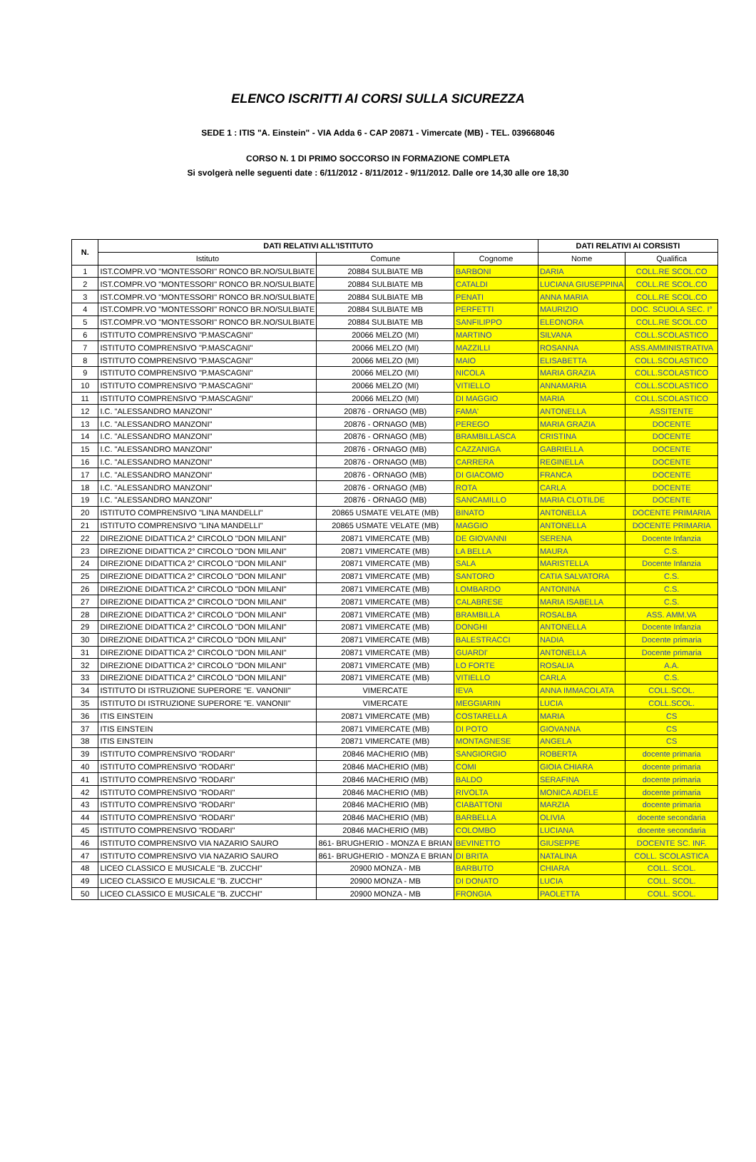ELENCO ISCRITTI AI CORSI SULLA SICUREZZA
SEDE 1 : ITIS "A. Einstein" - VIA Adda 6 - CAP 20871 - Vimercate (MB) - TEL. 039668046
CORSO N. 1 DI PRIMO SOCCORSO IN FORMAZIONE COMPLETA
Si svolgerà nelle seguenti date : 6/11/2012 - 8/11/2012 - 9/11/2012. Dalle ore 14,30 alle ore 18,30
| N. | DATI RELATIVI ALL'ISTITUTO | | | DATI RELATIVI AI CORSISTI | |
| --- | --- | --- | --- | --- | --- |
| | Istituto | Comune | Cognome | Nome | Qualifica |
| 1 | IST.COMPR.VO "MONTESSORI" RONCO BR.NO/SULBIATE | 20884 SULBIATE MB | BARBONI | DARIA | COLL.RE SCOL.CO |
| 2 | IST.COMPR.VO "MONTESSORI" RONCO BR.NO/SULBIATE | 20884 SULBIATE MB | CATALDI | LUCIANA GIUSEPPINA | COLL.RE SCOL.CO |
| 3 | IST.COMPR.VO "MONTESSORI" RONCO BR.NO/SULBIATE | 20884 SULBIATE MB | PENATI | ANNA MARIA | COLL.RE SCOL.CO |
| 4 | IST.COMPR.VO "MONTESSORI" RONCO BR.NO/SULBIATE | 20884 SULBIATE MB | PERFETTI | MAURIZIO | DOC. SCUOLA SEC. I° |
| 5 | IST.COMPR.VO "MONTESSORI" RONCO BR.NO/SULBIATE | 20884 SULBIATE MB | SANFILIPPO | ELEONORA | COLL.RE SCOL.CO |
| 6 | ISTITUTO COMPRENSIVO "P.MASCAGNI" | 20066 MELZO (MI) | MARTINO | SILVANA | COLL.SCOLASTICO |
| 7 | ISTITUTO COMPRENSIVO "P.MASCAGNI" | 20066 MELZO (MI) | MAZZILLI | ROSANNA | ASS.AMMINISTRATIVA |
| 8 | ISTITUTO COMPRENSIVO "P.MASCAGNI" | 20066 MELZO (MI) | MAIO | ELISABETTA | COLL.SCOLASTICO |
| 9 | ISTITUTO COMPRENSIVO "P.MASCAGNI" | 20066 MELZO (MI) | NICOLA | MARIA GRAZIA | COLL.SCOLASTICO |
| 10 | ISTITUTO COMPRENSIVO "P.MASCAGNI" | 20066 MELZO (MI) | VITIELLO | ANNAMARIA | COLL.SCOLASTICO |
| 11 | ISTITUTO COMPRENSIVO "P.MASCAGNI" | 20066 MELZO (MI) | DI MAGGIO | MARIA | COLL.SCOLASTICO |
| 12 | I.C. "ALESSANDRO MANZONI" | 20876 - ORNAGO (MB) | FAMA' | ANTONELLA | ASSITENTE |
| 13 | I.C. "ALESSANDRO MANZONI" | 20876 - ORNAGO (MB) | PEREGO | MARIA GRAZIA | DOCENTE |
| 14 | I.C. "ALESSANDRO MANZONI" | 20876 - ORNAGO (MB) | BRAMBILLASCA | CRISTINA | DOCENTE |
| 15 | I.C. "ALESSANDRO MANZONI" | 20876 - ORNAGO (MB) | CAZZANIGA | GABRIELLA | DOCENTE |
| 16 | I.C. "ALESSANDRO MANZONI" | 20876 - ORNAGO (MB) | CARRERA | REGINELLA | DOCENTE |
| 17 | I.C. "ALESSANDRO MANZONI" | 20876 - ORNAGO (MB) | DI GIACOMO | FRANCA | DOCENTE |
| 18 | I.C. "ALESSANDRO MANZONI" | 20876 - ORNAGO (MB) | ROTA | CARLA | DOCENTE |
| 19 | I.C. "ALESSANDRO MANZONI" | 20876 - ORNAGO (MB) | SANCAMILLO | MARIA CLOTILDE | DOCENTE |
| 20 | ISTITUTO COMPRENSIVO "LINA MANDELLI" | 20865 USMATE VELATE (MB) | BINATO | ANTONELLA | DOCENTE PRIMARIA |
| 21 | ISTITUTO COMPRENSIVO "LINA MANDELLI" | 20865 USMATE VELATE (MB) | MAGGIO | ANTONELLA | DOCENTE PRIMARIA |
| 22 | DIREZIONE DIDATTICA 2° CIRCOLO "DON MILANI" | 20871 VIMERCATE (MB) | DE GIOVANNI | SERENA | Docente Infanzia |
| 23 | DIREZIONE DIDATTICA 2° CIRCOLO "DON MILANI" | 20871 VIMERCATE (MB) | LA BELLA | MAURA | C.S. |
| 24 | DIREZIONE DIDATTICA 2° CIRCOLO "DON MILANI" | 20871 VIMERCATE (MB) | SALA | MARISTELLA | Docente Infanzia |
| 25 | DIREZIONE DIDATTICA 2° CIRCOLO "DON MILANI" | 20871 VIMERCATE (MB) | SANTORO | CATIA SALVATORA | C.S. |
| 26 | DIREZIONE DIDATTICA 2° CIRCOLO "DON MILANI" | 20871 VIMERCATE (MB) | LOMBARDO | ANTONINA | C.S. |
| 27 | DIREZIONE DIDATTICA 2° CIRCOLO "DON MILANI" | 20871 VIMERCATE (MB) | CALABRESE | MARIA ISABELLA | C.S. |
| 28 | DIREZIONE DIDATTICA 2° CIRCOLO "DON MILANI" | 20871 VIMERCATE (MB) | BRAMBILLA | ROSALBA | ASS. AMM.VA |
| 29 | DIREZIONE DIDATTICA 2° CIRCOLO "DON MILANI" | 20871 VIMERCATE (MB) | DONGHI | ANTONELLA | Docente Infanzia |
| 30 | DIREZIONE DIDATTICA 2° CIRCOLO "DON MILANI" | 20871 VIMERCATE (MB) | BALESTRACCI | NADIA | Docente primaria |
| 31 | DIREZIONE DIDATTICA 2° CIRCOLO "DON MILANI" | 20871 VIMERCATE (MB) | GUARDI' | ANTONELLA | Docente primaria |
| 32 | DIREZIONE DIDATTICA 2° CIRCOLO "DON MILANI" | 20871 VIMERCATE (MB) | LO FORTE | ROSALIA | A.A. |
| 33 | DIREZIONE DIDATTICA 2° CIRCOLO "DON MILANI" | 20871 VIMERCATE (MB) | VITIELLO | CARLA | C.S. |
| 34 | ISTITUTO DI ISTRUZIONE SUPERORE "E. VANONII" | VIMERCATE | IEVA | ANNA IMMACOLATA | COLL.SCOL. |
| 35 | ISTITUTO DI ISTRUZIONE SUPERORE "E. VANONII" | VIMERCATE | MEGGIARIN | LUCIA | COLL.SCOL. |
| 36 | ITIS EINSTEIN | 20871 VIMERCATE (MB) | COSTARELLA | MARIA | CS |
| 37 | ITIS EINSTEIN | 20871 VIMERCATE (MB) | DI POTO | GIOVANNA | CS |
| 38 | ITIS EINSTEIN | 20871 VIMERCATE (MB) | MONTAGNESE | ANGELA | CS |
| 39 | ISTITUTO COMPRENSIVO "RODARI" | 20846 MACHERIO (MB) | SANGIORGIO | ROBERTA | docente primaria |
| 40 | ISTITUTO COMPRENSIVO "RODARI" | 20846 MACHERIO (MB) | COMI | GIOIA CHIARA | docente primaria |
| 41 | ISTITUTO COMPRENSIVO "RODARI" | 20846 MACHERIO (MB) | BALDO | SERAFINA | docente primaria |
| 42 | ISTITUTO COMPRENSIVO "RODARI" | 20846 MACHERIO (MB) | RIVOLTA | MONICA ADELE | docente primaria |
| 43 | ISTITUTO COMPRENSIVO "RODARI" | 20846 MACHERIO (MB) | CIABATTONI | MARZIA | docente primaria |
| 44 | ISTITUTO COMPRENSIVO "RODARI" | 20846 MACHERIO (MB) | BARBELLA | OLIVIA | docente secondaria |
| 45 | ISTITUTO COMPRENSIVO "RODARI" | 20846 MACHERIO (MB) | COLOMBO | LUCIANA | docente secondaria |
| 46 | ISTITUTO COMPRENSIVO VIA NAZARIO SAURO | 861- BRUGHERIO - MONZA E BRIAN | BEVINETTO | GIUSEPPE | DOCENTE SC. INF. |
| 47 | ISTITUTO COMPRENSIVO VIA NAZARIO SAURO | 861- BRUGHERIO - MONZA E BRIAN | DI BRITA | NATALINA | COLL. SCOLASTICA |
| 48 | LICEO CLASSICO E MUSICALE "B. ZUCCHI" | 20900 MONZA - MB | BARBUTO | CHIARA | COLL. SCOL. |
| 49 | LICEO CLASSICO E MUSICALE "B. ZUCCHI" | 20900 MONZA - MB | DI DONATO | LUCIA | COLL. SCOL. |
| 50 | LICEO CLASSICO E MUSICALE "B. ZUCCHI" | 20900 MONZA - MB | FRONGIA | PAOLETTA | COLL. SCOL. |